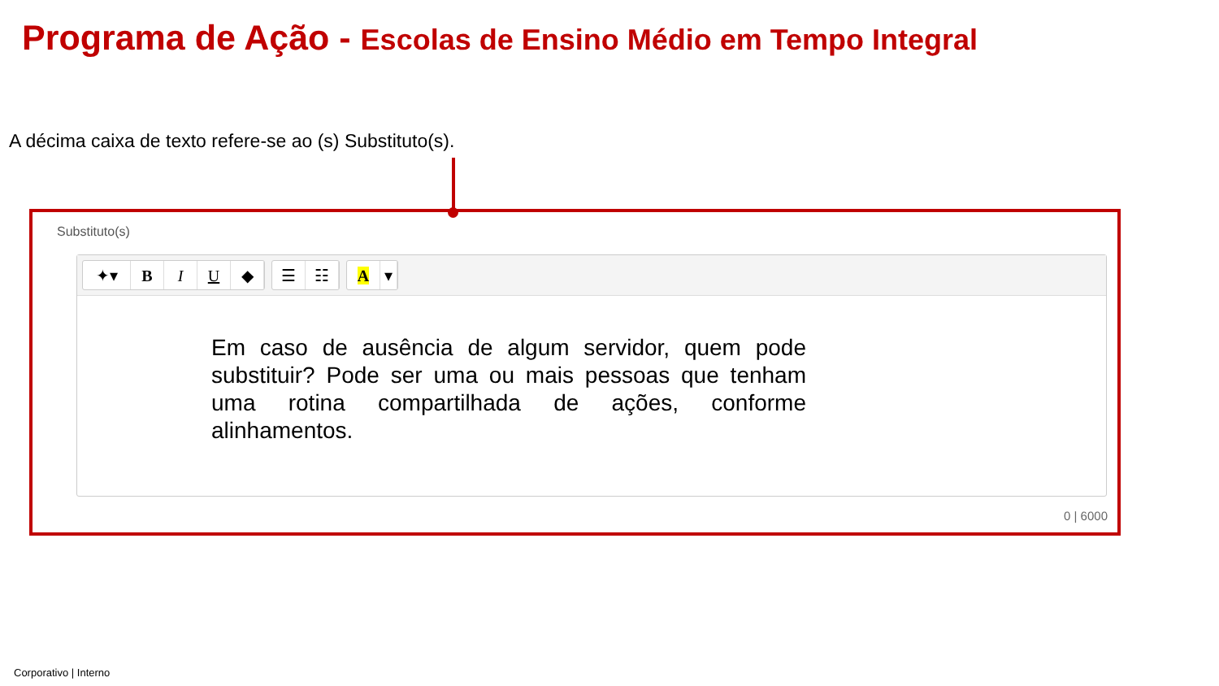Programa de Ação - Escolas de Ensino Médio em Tempo Integral
A décima caixa de texto refere-se ao (s) Substituto(s).
Substituto(s)
✦▾ B I U ◆ ☰ ☷ A ▾
Em caso de ausência de algum servidor, quem pode substituir? Pode ser uma ou mais pessoas que tenham uma rotina compartilhada de ações, conforme alinhamentos.
0 | 6000
Corporativo | Interno